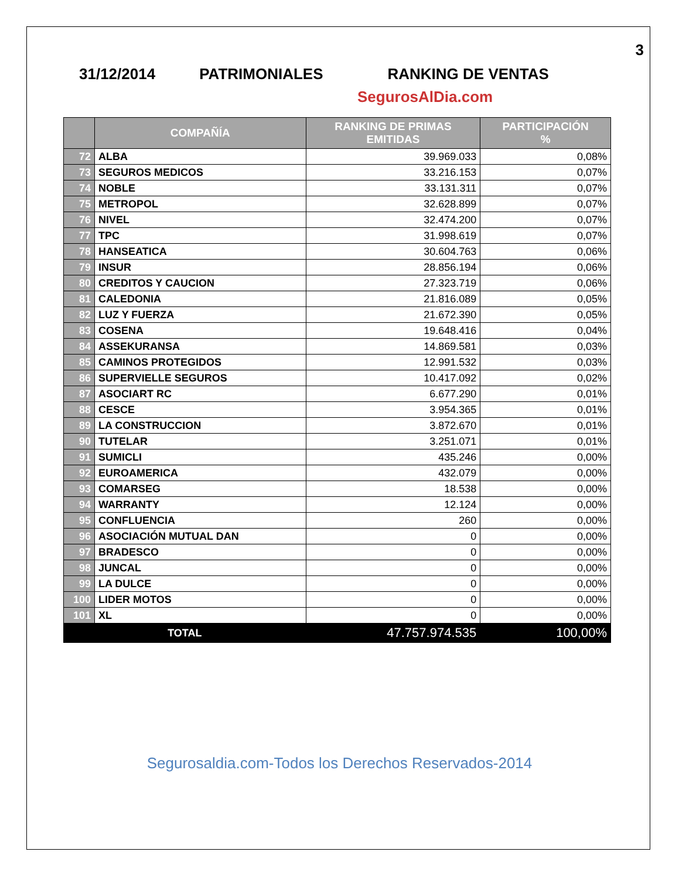3
31/12/2014 PATRIMONIALES RANKING DE VENTAS
SegurosAlDia.com
| | COMPAÑÍA | RANKING DE PRIMAS EMITIDAS | PARTICIPACIÓN % |
| --- | --- | --- | --- |
| 72 | ALBA | 39.969.033 | 0,08% |
| 73 | SEGUROS MEDICOS | 33.216.153 | 0,07% |
| 74 | NOBLE | 33.131.311 | 0,07% |
| 75 | METROPOL | 32.628.899 | 0,07% |
| 76 | NIVEL | 32.474.200 | 0,07% |
| 77 | TPC | 31.998.619 | 0,07% |
| 78 | HANSEATICA | 30.604.763 | 0,06% |
| 79 | INSUR | 28.856.194 | 0,06% |
| 80 | CREDITOS Y CAUCION | 27.323.719 | 0,06% |
| 81 | CALEDONIA | 21.816.089 | 0,05% |
| 82 | LUZ Y FUERZA | 21.672.390 | 0,05% |
| 83 | COSENA | 19.648.416 | 0,04% |
| 84 | ASSEKURANSA | 14.869.581 | 0,03% |
| 85 | CAMINOS PROTEGIDOS | 12.991.532 | 0,03% |
| 86 | SUPERVIELLE SEGUROS | 10.417.092 | 0,02% |
| 87 | ASOCIART RC | 6.677.290 | 0,01% |
| 88 | CESCE | 3.954.365 | 0,01% |
| 89 | LA CONSTRUCCION | 3.872.670 | 0,01% |
| 90 | TUTELAR | 3.251.071 | 0,01% |
| 91 | SUMICLI | 435.246 | 0,00% |
| 92 | EUROAMERICA | 432.079 | 0,00% |
| 93 | COMARSEG | 18.538 | 0,00% |
| 94 | WARRANTY | 12.124 | 0,00% |
| 95 | CONFLUENCIA | 260 | 0,00% |
| 96 | ASOCIACIÓN MUTUAL DAN | 0 | 0,00% |
| 97 | BRADESCO | 0 | 0,00% |
| 98 | JUNCAL | 0 | 0,00% |
| 99 | LA DULCE | 0 | 0,00% |
| 100 | LIDER MOTOS | 0 | 0,00% |
| 101 | XL | 0 | 0,00% |
| TOTAL | | 47.757.974.535 | 100,00% |
Segurosaldia.com-Todos los Derechos Reservados-2014